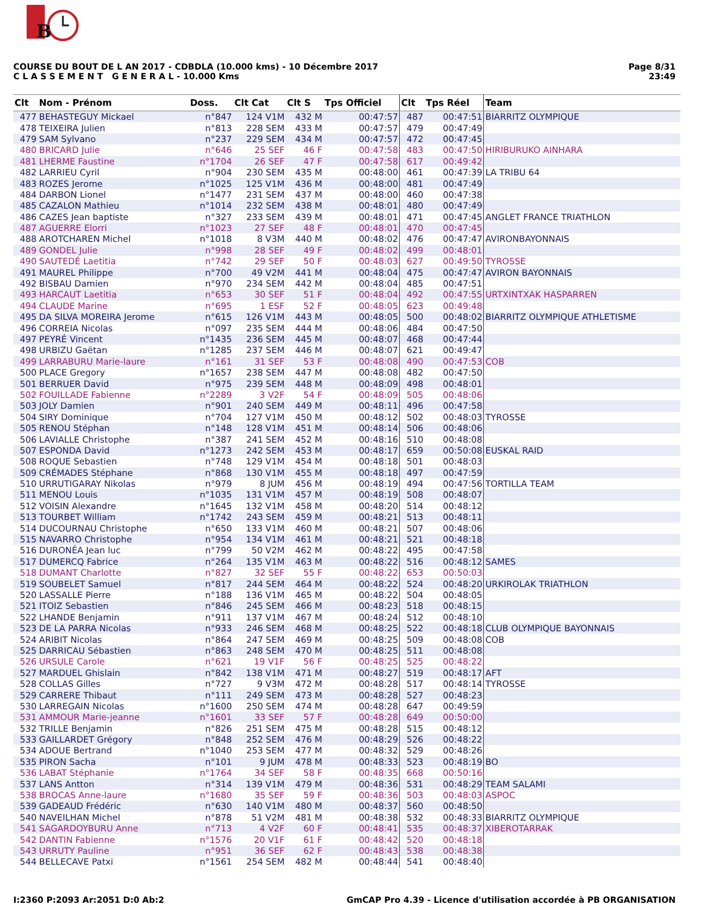B
COURSE DU BOUT DE L AN 2017 - CDBDLA (10.000 kms) - 10 Décembre 2017
C L A S S E M E N T G E N E R A L - 10.000 Kms
Page 8/31
23:49
| Clt | Nom - Prénom | Doss. | Clt Cat | Clt S | Tps Officiel | Clt | Tps Réel | Team |
| --- | --- | --- | --- | --- | --- | --- | --- | --- |
| 477 | BEHASTEGUY Mickael | n°847 | 124 V1M | 432 M | 00:47:57 | 487 | 00:47:51 | BIARRITZ OLYMPIQUE |
| 478 | TEIXEIRA Julien | n°813 | 228 SEM | 433 M | 00:47:57 | 479 | 00:47:49 | |
| 479 | SAM Sylvano | n°237 | 229 SEM | 434 M | 00:47:57 | 472 | 00:47:45 | |
| 480 | BRICARD Julie | n°646 | 25 SEF | 46 F | 00:47:58 | 483 | 00:47:50 | HIRIBURUKO AINHARA |
| 481 | LHERME Faustine | n°1704 | 26 SEF | 47 F | 00:47:58 | 617 | 00:49:42 | |
| 482 | LARRIEU Cyril | n°904 | 230 SEM | 435 M | 00:48:00 | 461 | 00:47:39 | LA TRIBU 64 |
| 483 | ROZES Jerome | n°1025 | 125 V1M | 436 M | 00:48:00 | 481 | 00:47:49 | |
| 484 | DARBON Lionel | n°1477 | 231 SEM | 437 M | 00:48:00 | 460 | 00:47:38 | |
| 485 | CAZALON Mathieu | n°1014 | 232 SEM | 438 M | 00:48:01 | 480 | 00:47:49 | |
| 486 | CAZES Jean baptiste | n°327 | 233 SEM | 439 M | 00:48:01 | 471 | 00:47:45 | ANGLET FRANCE TRIATHLON |
| 487 | AGUERRE Elorri | n°1023 | 27 SEF | 48 F | 00:48:01 | 470 | 00:47:45 | |
| 488 | AROTCHAREN Michel | n°1018 | 8 V3M | 440 M | 00:48:02 | 476 | 00:47:47 | AVIRONBAYONNAIS |
| 489 | GONDEL Julie | n°998 | 28 SEF | 49 F | 00:48:02 | 499 | 00:48:01 | |
| 490 | SAUTEDÉ Laetitia | n°742 | 29 SEF | 50 F | 00:48:03 | 627 | 00:49:50 | TYROSSE |
| 491 | MAUREL Philippe | n°700 | 49 V2M | 441 M | 00:48:04 | 475 | 00:47:47 | AVIRON BAYONNAIS |
| 492 | BISBAU Damien | n°970 | 234 SEM | 442 M | 00:48:04 | 485 | 00:47:51 | |
| 493 | HARCAUT Laetitia | n°653 | 30 SEF | 51 F | 00:48:04 | 492 | 00:47:55 | URTXINTXAK HASPARREN |
| 494 | CLAUDE Marine | n°695 | 1 ESF | 52 F | 00:48:05 | 623 | 00:49:48 | |
| 495 | DA SILVA MOREIRA Jerome | n°615 | 126 V1M | 443 M | 00:48:05 | 500 | 00:48:02 | BIARRITZ OLYMPIQUE ATHLETISME |
| 496 | CORREIA Nicolas | n°097 | 235 SEM | 444 M | 00:48:06 | 484 | 00:47:50 | |
| 497 | PEYRÉ Vincent | n°1435 | 236 SEM | 445 M | 00:48:07 | 468 | 00:47:44 | |
| 498 | URBIZU Gaëtan | n°1285 | 237 SEM | 446 M | 00:48:07 | 621 | 00:49:47 | |
| 499 | LARRABURU Marie-laure | n°161 | 31 SEF | 53 F | 00:48:08 | 490 | 00:47:53 | COB |
| 500 | PLACE Gregory | n°1657 | 238 SEM | 447 M | 00:48:08 | 482 | 00:47:50 | |
| 501 | BERRUER David | n°975 | 239 SEM | 448 M | 00:48:09 | 498 | 00:48:01 | |
| 502 | FOUILLADE Fabienne | n°2289 | 3 V2F | 54 F | 00:48:09 | 505 | 00:48:06 | |
| 503 | JOLY Damien | n°901 | 240 SEM | 449 M | 00:48:11 | 496 | 00:47:58 | |
| 504 | SIRY Dominique | n°704 | 127 V1M | 450 M | 00:48:12 | 502 | 00:48:03 | TYROSSE |
| 505 | RENOU Stéphan | n°148 | 128 V1M | 451 M | 00:48:14 | 506 | 00:48:06 | |
| 506 | LAVIALLE Christophe | n°387 | 241 SEM | 452 M | 00:48:16 | 510 | 00:48:08 | |
| 507 | ESPONDA David | n°1273 | 242 SEM | 453 M | 00:48:17 | 659 | 00:50:08 | EUSKAL RAID |
| 508 | ROQUE Sebastien | n°748 | 129 V1M | 454 M | 00:48:18 | 501 | 00:48:03 | |
| 509 | CRÉMADES Stéphane | n°868 | 130 V1M | 455 M | 00:48:18 | 497 | 00:47:59 | |
| 510 | URRUTIGARAY Nikolas | n°979 | 8 JUM | 456 M | 00:48:19 | 494 | 00:47:56 | TORTILLA TEAM |
| 511 | MENOU Louis | n°1035 | 131 V1M | 457 M | 00:48:19 | 508 | 00:48:07 | |
| 512 | VOISIN Alexandre | n°1645 | 132 V1M | 458 M | 00:48:20 | 514 | 00:48:12 | |
| 513 | TOURBET William | n°1742 | 243 SEM | 459 M | 00:48:21 | 513 | 00:48:11 | |
| 514 | DUCOURNAU Christophe | n°650 | 133 V1M | 460 M | 00:48:21 | 507 | 00:48:06 | |
| 515 | NAVARRO Christophe | n°954 | 134 V1M | 461 M | 00:48:21 | 521 | 00:48:18 | |
| 516 | DURONÉA Jean luc | n°799 | 50 V2M | 462 M | 00:48:22 | 495 | 00:47:58 | |
| 517 | DUMERCQ Fabrice | n°264 | 135 V1M | 463 M | 00:48:22 | 516 | 00:48:12 | SAMES |
| 518 | DUMANT Charlotte | n°827 | 32 SEF | 55 F | 00:48:22 | 653 | 00:50:03 | |
| 519 | SOUBELET Samuel | n°817 | 244 SEM | 464 M | 00:48:22 | 524 | 00:48:20 | URKIROLAK TRIATHLON |
| 520 | LASSALLE Pierre | n°188 | 136 V1M | 465 M | 00:48:22 | 504 | 00:48:05 | |
| 521 | ITOIZ Sebastien | n°846 | 245 SEM | 466 M | 00:48:23 | 518 | 00:48:15 | |
| 522 | LHANDE Benjamin | n°911 | 137 V1M | 467 M | 00:48:24 | 512 | 00:48:10 | |
| 523 | DE LA PARRA Nicolas | n°933 | 246 SEM | 468 M | 00:48:25 | 522 | 00:48:18 | CLUB OLYMPIQUE BAYONNAIS |
| 524 | ARIBIT Nicolas | n°864 | 247 SEM | 469 M | 00:48:25 | 509 | 00:48:08 | COB |
| 525 | DARRICAU Sébastien | n°863 | 248 SEM | 470 M | 00:48:25 | 511 | 00:48:08 | |
| 526 | URSULE Carole | n°621 | 19 V1F | 56 F | 00:48:25 | 525 | 00:48:22 | |
| 527 | MARDUEL Ghislain | n°842 | 138 V1M | 471 M | 00:48:27 | 519 | 00:48:17 | AFT |
| 528 | COLLAS Gilles | n°727 | 9 V3M | 472 M | 00:48:28 | 517 | 00:48:14 | TYROSSE |
| 529 | CARRERE Thibaut | n°111 | 249 SEM | 473 M | 00:48:28 | 527 | 00:48:23 | |
| 530 | LARREGAIN Nicolas | n°1600 | 250 SEM | 474 M | 00:48:28 | 647 | 00:49:59 | |
| 531 | AMMOUR Marie-jeanne | n°1601 | 33 SEF | 57 F | 00:48:28 | 649 | 00:50:00 | |
| 532 | TRILLE Benjamin | n°826 | 251 SEM | 475 M | 00:48:28 | 515 | 00:48:12 | |
| 533 | GAILLARDET Grégory | n°848 | 252 SEM | 476 M | 00:48:29 | 526 | 00:48:22 | |
| 534 | ADOUE Bertrand | n°1040 | 253 SEM | 477 M | 00:48:32 | 529 | 00:48:26 | |
| 535 | PIRON Sacha | n°101 | 9 JUM | 478 M | 00:48:33 | 523 | 00:48:19 | BO |
| 536 | LABAT Stéphanie | n°1764 | 34 SEF | 58 F | 00:48:35 | 668 | 00:50:16 | |
| 537 | LANS Antton | n°314 | 139 V1M | 479 M | 00:48:36 | 531 | 00:48:29 | TEAM SALAMI |
| 538 | BROCAS Anne-laure | n°1680 | 35 SEF | 59 F | 00:48:36 | 503 | 00:48:03 | ASPOC |
| 539 | GADEAUD Frédéric | n°630 | 140 V1M | 480 M | 00:48:37 | 560 | 00:48:50 | |
| 540 | NAVEILHAN Michel | n°878 | 51 V2M | 481 M | 00:48:38 | 532 | 00:48:33 | BIARRITZ OLYMPIQUE |
| 541 | SAGARDOYBURU Anne | n°713 | 4 V2F | 60 F | 00:48:41 | 535 | 00:48:37 | XIBEROTARRAK |
| 542 | DANTIN Fabienne | n°1576 | 20 V1F | 61 F | 00:48:42 | 520 | 00:48:18 | |
| 543 | URRUTY Pauline | n°951 | 36 SEF | 62 F | 00:48:43 | 538 | 00:48:38 | |
| 544 | BELLECAVE Patxi | n°1561 | 254 SEM | 482 M | 00:48:44 | 541 | 00:48:40 | |
I:2360 P:2093 Ar:2051 D:0 Ab:2 GmCAP Pro 4.39 - Licence d'utilisation accordée à PB ORGANISATION